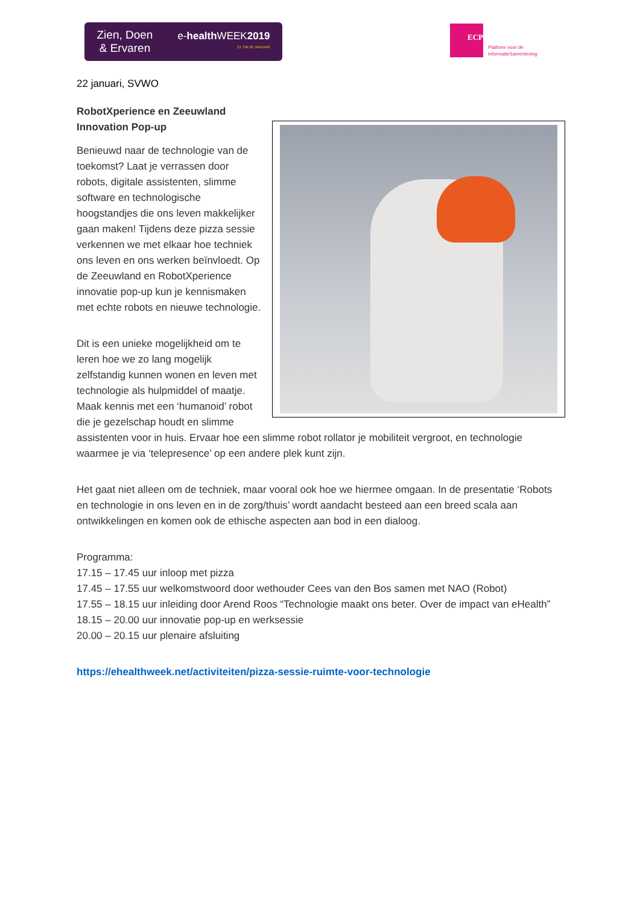Zien, Doen
& Ervaren
e-health WEEK2019
21 T/M 26 JANUARI
ECP
Platform voor de
InformatieSamenleving
22 januari, SVWO
RobotXperience en Zeeuwland
Innovation Pop-up
Benieuwd naar de technologie van de toekomst? Laat je verrassen door robots, digitale assistenten, slimme software en technologische hoogstandjes die ons leven makkelijker gaan maken! Tijdens deze pizza sessie verkennen we met elkaar hoe techniek ons leven en ons werken beïnvloedt. Op de Zeeuwland en RobotXperience innovatie pop-up kun je kennismaken met echte robots en nieuwe technologie.
Dit is een unieke mogelijkheid om te leren hoe we zo lang mogelijk zelfstandig kunnen wonen en leven met technologie als hulpmiddel of maatje. Maak kennis met een ‘humanoid’ robot die je gezelschap houdt en slimme assistenten voor in huis. Ervaar hoe een slimme robot rollator je mobiliteit vergroot, en technologie waarmee je via ‘telepresence’ op een andere plek kunt zijn.
Het gaat niet alleen om de techniek, maar vooral ook hoe we hiermee omgaan. In de presentatie ‘Robots en technologie in ons leven en in de zorg/thuis’ wordt aandacht besteed aan een breed scala aan ontwikkelingen en komen ook de ethische aspecten aan bod in een dialoog.
Programma:
17.15 – 17.45 uur inloop met pizza
17.45 – 17.55 uur welkomstwoord door wethouder Cees van den Bos samen met NAO (Robot)
17.55 – 18.15 uur inleiding door Arend Roos “Technologie maakt ons beter. Over de impact van eHealth”
18.15 – 20.00 uur innovatie pop-up en werksessie
20.00 – 20.15 uur plenaire afsluiting
https://ehealthweek.net/activiteiten/pizza-sessie-ruimte-voor-technologie